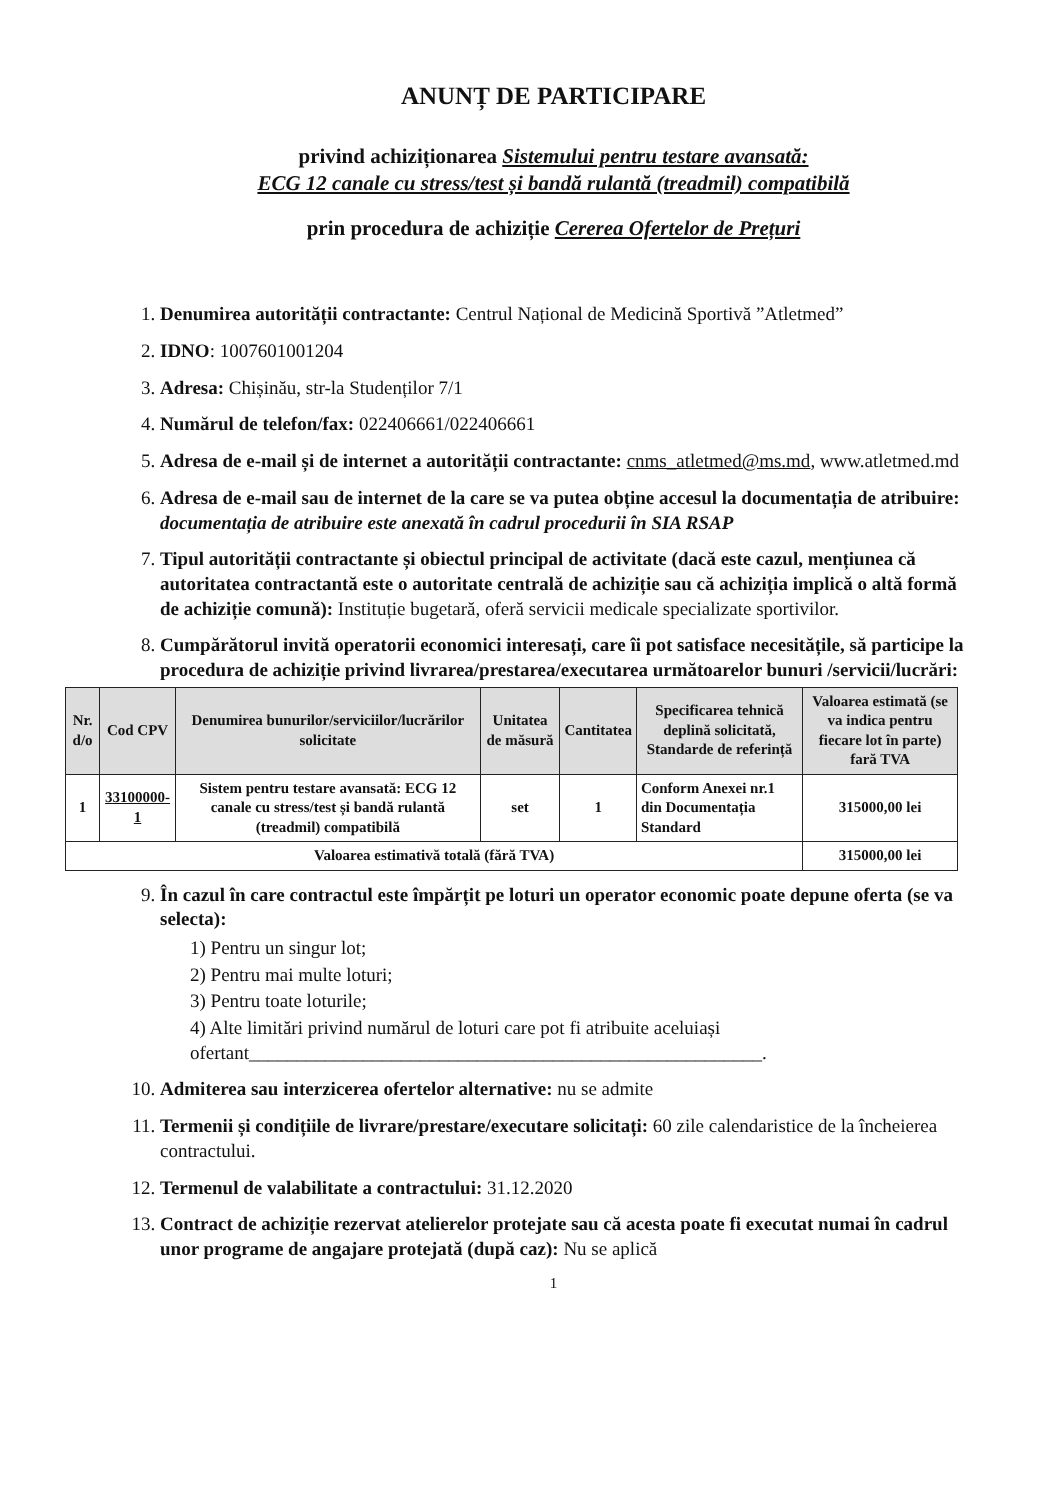ANUNȚ DE PARTICIPARE
privind achiziționarea Sistemului pentru testare avansată:
ECG 12 canale cu stress/test și bandă rulantă (treadmil) compatibilă
prin procedura de achiziție Cererea Ofertelor de Prețuri
1. Denumirea autorității contractante: Centrul Național de Medicină Sportivă ”Atletmed”
2. IDNO: 1007601001204
3. Adresa: Chișinău, str-la Studenților 7/1
4. Numărul de telefon/fax: 022406661/022406661
5. Adresa de e-mail și de internet a autorității contractante: cnms_atletmed@ms.md, www.atletmed.md
6. Adresa de e-mail sau de internet de la care se va putea obține accesul la documentația de atribuire: documentația de atribuire este anexată în cadrul procedurii în SIA RSAP
7. Tipul autorității contractante și obiectul principal de activitate (dacă este cazul, mențiunea că autoritatea contractantă este o autoritate centrală de achiziție sau că achiziția implică o altă formă de achiziție comună): Instituție bugetară, oferă servicii medicale specializate sportivilor.
8. Cumpărătorul invită operatorii economici interesați, care îi pot satisface necesitățile, să participe la procedura de achiziție privind livrarea/prestarea/executarea următoarelor bunuri /servicii/lucrări:
| Nr. d/o | Cod CPV | Denumirea bunurilor/serviciilor/lucrărilor solicitate | Unitatea de măsură | Cantitatea | Specificarea tehnică deplină solicitată, Standarde de referință | Valoarea estimată (se va indica pentru fiecare lot în parte) fară TVA |
| --- | --- | --- | --- | --- | --- | --- |
| 1 | 33100000-1 | Sistem pentru testare avansată: ECG 12 canale cu stress/test și bandă rulantă (treadmil) compatibilă | set | 1 | Conform Anexei nr.1 din Documentația Standard | 315000,00 lei |
| Valoarea estimativă totală (fără TVA) | | | | | | 315000,00 lei |
9. În cazul în care contractul este împărțit pe loturi un operator economic poate depune oferta (se va selecta):
1) Pentru un singur lot;
2) Pentru mai multe loturi;
3) Pentru toate loturile;
4) Alte limitări privind numărul de loturi care pot fi atribuite aceluiași ofertant______________________________________________________.
10. Admiterea sau interzicerea ofertelor alternative: nu se admite
11. Termenii și condițiile de livrare/prestare/executare solicitați: 60 zile calendaristice de la încheierea contractului.
12. Termenul de valabilitate a contractului: 31.12.2020
13. Contract de achiziție rezervat atelierelor protejate sau că acesta poate fi executat numai în cadrul unor programe de angajare protejată (după caz): Nu se aplică
1